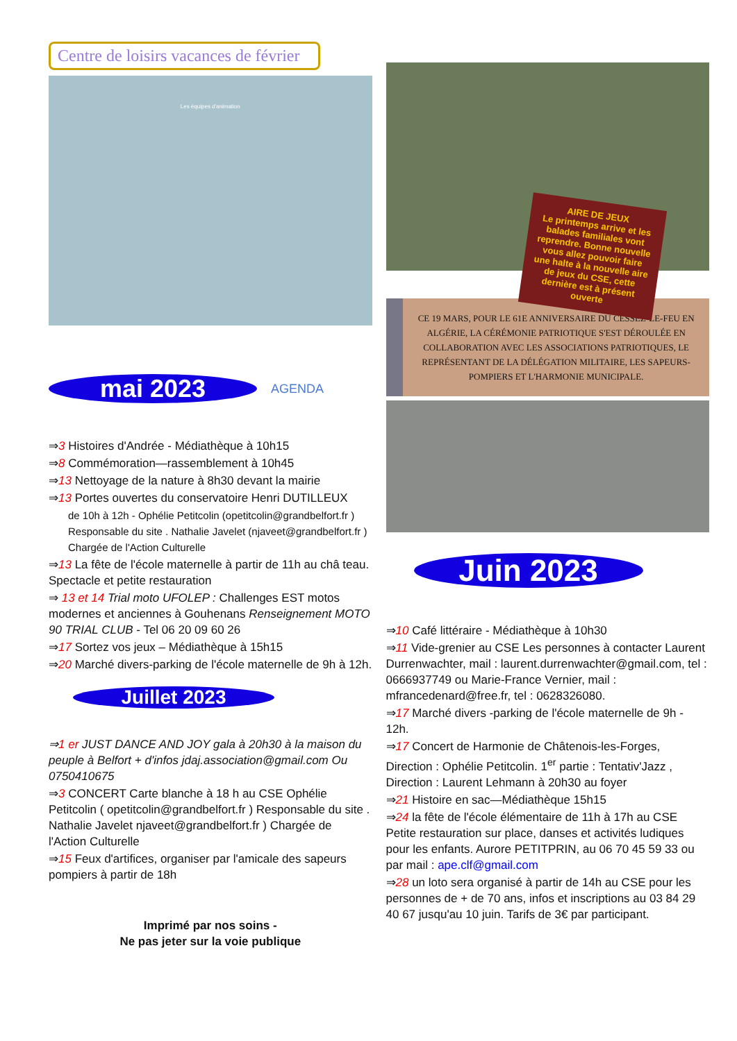Centre de loisirs vacances de février
Les équipes d'animation
mai 2023
AGENDA
⇒3 Histoires d'Andrée - Médiathèque à 10h15
⇒8 Commémoration—rassemblement à 10h45
⇒13 Nettoyage de la nature à 8h30 devant la mairie
⇒13 Portes ouvertes du conservatoire Henri DUTILLEUX
de 10h à 12h - Ophélie Petitcolin (opetitcolin@grandbelfort.fr ) Responsable du site . Nathalie Javelet (njaveet@grandbelfort.fr ) Chargée de l'Action Culturelle
⇒13 La fête de l'école maternelle à partir de 11h au châ teau. Spectacle et petite restauration
⇒ 13 et 14 Trial moto UFOLEP : Challenges EST motos modernes et anciennes à Gouhenans Renseignement MOTO 90 TRIAL CLUB - Tel 06 20 09 60 26
⇒17 Sortez vos jeux – Médiathèque à 15h15
⇒20 Marché divers-parking de l'école maternelle de 9h à 12h.
Juillet 2023
⇒1 er JUST DANCE AND JOY gala à 20h30 à la maison du peuple à Belfort + d'infos jdaj.association@gmail.com Ou 0750410675
⇒3 CONCERT Carte blanche à 18 h au CSE Ophélie Petitcolin ( opetitcolin@grandbelfort.fr ) Responsable du site . Nathalie Javelet njaveet@grandbelfort.fr ) Chargée de l'Action Culturelle
⇒15 Feux d'artifices, organiser par l'amicale des sapeurs pompiers à partir de 18h
Imprimé par nos soins -
Ne pas jeter sur la voie publique
AIRE DE JEUX
Le printemps arrive et les balades familiales vont reprendre. Bonne nouvelle vous allez pouvoir faire une halte à la nouvelle aire de jeux du CSE, cette dernière est à présent ouverte
CE 19 MARS, POUR LE 61E ANNIVERSAIRE DU CESSEZ-LE-FEU EN ALGÉRIE, LA CÉRÉMONIE PATRIOTIQUE S'EST DÉROULÉE EN COLLABORATION AVEC LES ASSOCIATIONS PATRIOTIQUES, LE REPRÉSENTANT DE LA DÉLÉGATION MILITAIRE, LES SAPEURS-POMPIERS ET L'HARMONIE MUNICIPALE.
Juin 2023
⇒10 Café littéraire - Médiathèque à 10h30
⇒11 Vide-grenier au CSE Les personnes à contacter Laurent Durrenwachter, mail : laurent.durrenwachter@gmail.com, tel : 0666937749 ou Marie-France Vernier, mail : mfrancedenard@free.fr, tel : 0628326080.
⇒17 Marché divers -parking de l'école maternelle de 9h - 12h.
⇒17 Concert de Harmonie de Châtenois-les-Forges, Direction : Ophélie Petitcolin. 1<sup>er</sup> partie : Tentativ'Jazz , Direction : Laurent Lehmann à 20h30 au foyer
⇒21 Histoire en sac—Médiathèque 15h15
⇒24 la fête de l'école élémentaire de 11h à 17h au CSE Petite restauration sur place, danses et activités ludiques pour les enfants. Aurore PETITPRIN, au 06 70 45 59 33 ou par mail : ape.clf@gmail.com
⇒28 un loto sera organisé à partir de 14h au CSE pour les personnes de + de 70 ans, infos et inscriptions au 03 84 29 40 67 jusqu'au 10 juin. Tarifs de 3€ par participant.